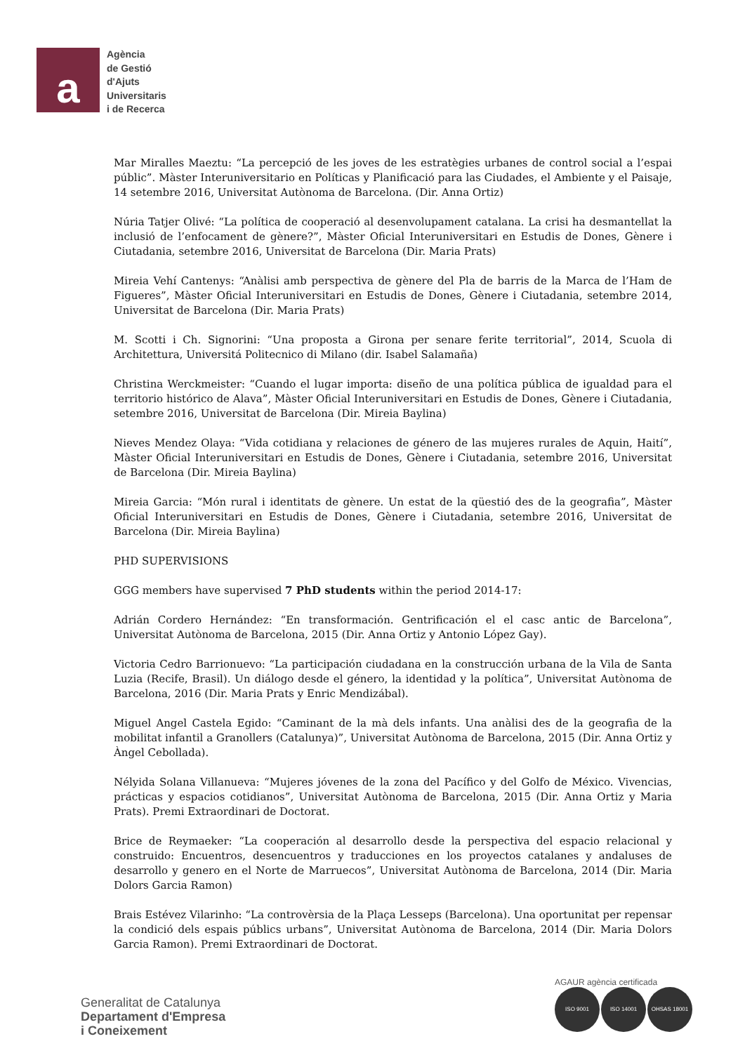a
Agència
de Gestió
d'Ajuts
Universitaris
i de Recerca
Mar Miralles Maeztu: “La percepció de les joves de les estratègies urbanes de control social a l’espai públic”. Màster Interuniversitario en Políticas y Planificació para las Ciudades, el Ambiente y el Paisaje, 14 setembre 2016, Universitat Autònoma de Barcelona. (Dir. Anna Ortiz)
Núria Tatjer Olivé: “La política de cooperació al desenvolupament catalana. La crisi ha desmantellat la inclusió de l’enfocament de gènere?”, Màster Oficial Interuniversitari en Estudis de Dones, Gènere i Ciutadania, setembre 2016, Universitat de Barcelona (Dir. Maria Prats)
Mireia Vehí Cantenys: “Anàlisi amb perspectiva de gènere del Pla de barris de la Marca de l’Ham de Figueres”, Màster Oficial Interuniversitari en Estudis de Dones, Gènere i Ciutadania, setembre 2014, Universitat de Barcelona (Dir. Maria Prats)
M. Scotti i Ch. Signorini: “Una proposta a Girona per senare ferite territorial”, 2014, Scuola di Architettura, Universitá Politecnico di Milano (dir. Isabel Salamaña)
Christina Werckmeister: “Cuando el lugar importa: diseño de una política pública de igualdad para el territorio histórico de Alava”, Màster Oficial Interuniversitari en Estudis de Dones, Gènere i Ciutadania, setembre 2016, Universitat de Barcelona (Dir. Mireia Baylina)
Nieves Mendez Olaya: “Vida cotidiana y relaciones de género de las mujeres rurales de Aquin, Haití”, Màster Oficial Interuniversitari en Estudis de Dones, Gènere i Ciutadania, setembre 2016, Universitat de Barcelona (Dir. Mireia Baylina)
Mireia Garcia: “Món rural i identitats de gènere. Un estat de la qüestió des de la geografia”, Màster Oficial Interuniversitari en Estudis de Dones, Gènere i Ciutadania, setembre 2016, Universitat de Barcelona (Dir. Mireia Baylina)
PHD SUPERVISIONS
GGG members have supervised 7 PhD students within the period 2014-17:
Adrián Cordero Hernández: “En transformación. Gentrificación el el casc antic de Barcelona”, Universitat Autònoma de Barcelona, 2015 (Dir. Anna Ortiz y Antonio López Gay).
Victoria Cedro Barrionuevo: “La participación ciudadana en la construcción urbana de la Vila de Santa Luzia (Recife, Brasil). Un diálogo desde el género, la identidad y la política”, Universitat Autònoma de Barcelona, 2016 (Dir. Maria Prats y Enric Mendizábal).
Miguel Angel Castela Egido: “Caminant de la mà dels infants. Una anàlisi des de la geografia de la mobilitat infantil a Granollers (Catalunya)”, Universitat Autònoma de Barcelona, 2015 (Dir. Anna Ortiz y Àngel Cebollada).
Nélyida Solana Villanueva: “Mujeres jóvenes de la zona del Pacífico y del Golfo de México. Vivencias, prácticas y espacios cotidianos”, Universitat Autònoma de Barcelona, 2015 (Dir. Anna Ortiz y Maria Prats). Premi Extraordinari de Doctorat.
Brice de Reymaeker: “La cooperación al desarrollo desde la perspectiva del espacio relacional y construido: Encuentros, desencuentros y traducciones en los proyectos catalanes y andaluses de desarrollo y genero en el Norte de Marruecos”, Universitat Autònoma de Barcelona, 2014 (Dir. Maria Dolors Garcia Ramon)
Brais Estévez Vilarinho: “La controvèrsia de la Plaça Lesseps (Barcelona). Una oportunitat per repensar la condició dels espais públics urbans”, Universitat Autònoma de Barcelona, 2014 (Dir. Maria Dolors Garcia Ramon). Premi Extraordinari de Doctorat.
Generalitat de Catalunya
Departament d'Empresa
i Coneixement
AGAUR agència certificada
ISO 9001 ISO 14001 OHSAS 18001